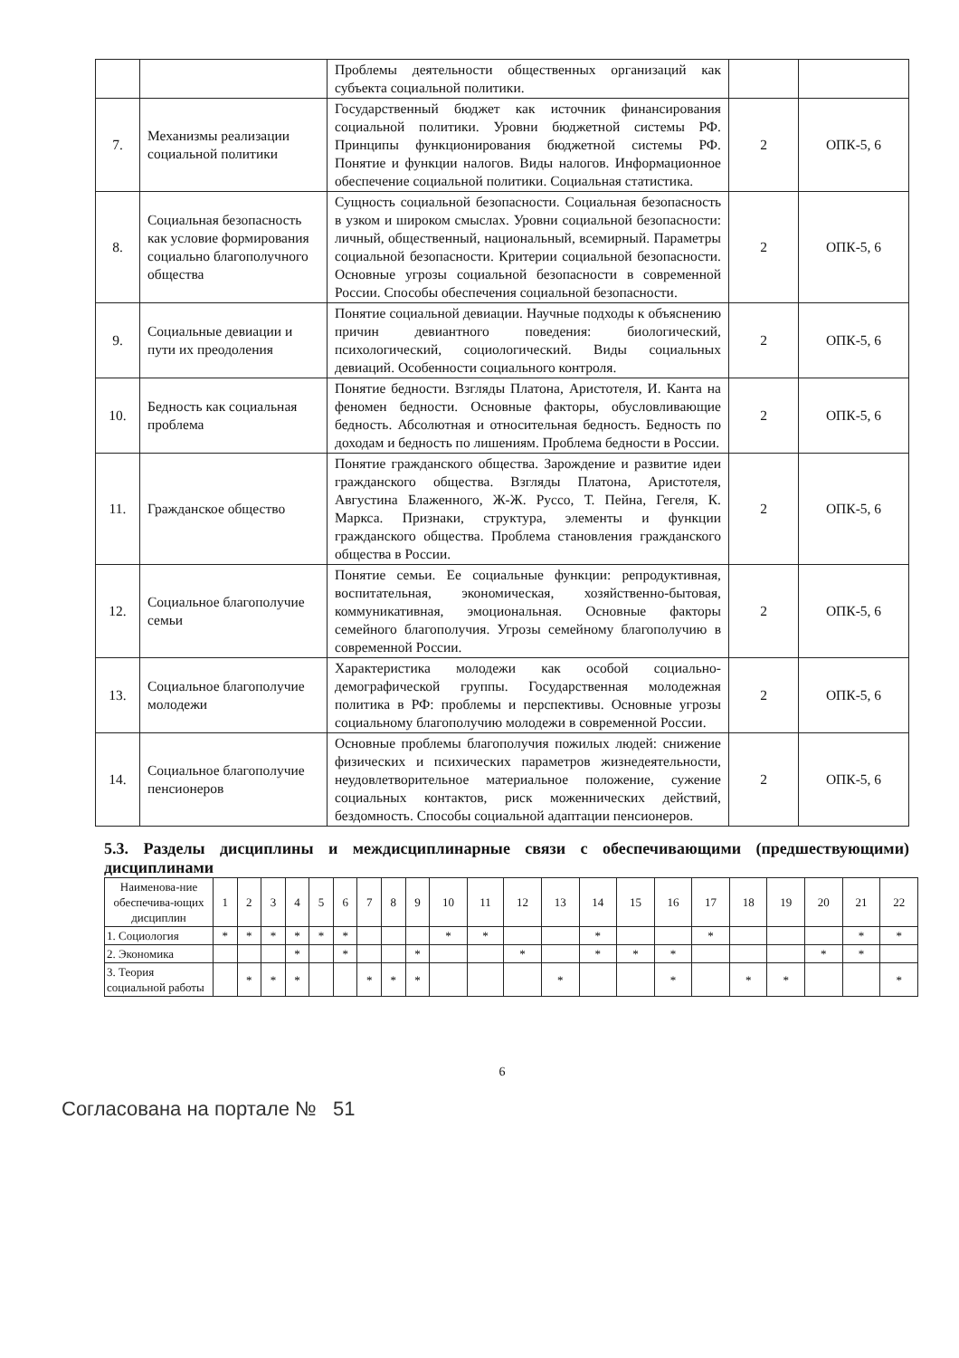| | | Проблемы деятельности общественных организаций как субъекта социальной политики. | | |
| 7. | Механизмы реализации социальной политики | Государственный бюджет как источник финансирования социальной политики. Уровни бюджетной системы РФ. Принципы функционирования бюджетной системы РФ. Понятие и функции налогов. Виды налогов. Информационное обеспечение социальной политики. Социальная статистика. | 2 | ОПК-5, 6 |
| 8. | Социальная безопасность как условие формирования социально благополучного общества | Сущность социальной безопасности. Социальная безопасность в узком и широком смыслах. Уровни социальной безопасности: личный, общественный, национальный, всемирный. Параметры социальной безопасности. Критерии социальной безопасности. Основные угрозы социальной безопасности в современной России. Способы обеспечения социальной безопасности. | 2 | ОПК-5, 6 |
| 9. | Социальные девиации и пути их преодоления | Понятие социальной девиации. Научные подходы к объяснению причин девиантного поведения: биологический, психологический, социологический. Виды социальных девиаций. Особенности социального контроля. | 2 | ОПК-5, 6 |
| 10. | Бедность как социальная проблема | Понятие бедности. Взгляды Платона, Аристотеля, И. Канта на феномен бедности. Основные факторы, обусловливающие бедность. Абсолютная и относительная бедность. Бедность по доходам и бедность по лишениям. Проблема бедности в России. | 2 | ОПК-5, 6 |
| 11. | Гражданское общество | Понятие гражданского общества. Зарождение и развитие идеи гражданского общества. Взгляды Платона, Аристотеля, Августина Блаженного, Ж-Ж. Руссо, Т. Пейна, Гегеля, К. Маркса. Признаки, структура, элементы и функции гражданского общества. Проблема становления гражданского общества в России. | 2 | ОПК-5, 6 |
| 12. | Социальное благополучие семьи | Понятие семьи. Ее социальные функции: репродуктивная, воспитательная, экономическая, хозяйственно-бытовая, коммуникативная, эмоциональная. Основные факторы семейного благополучия. Угрозы семейному благополучию в современной России. | 2 | ОПК-5, 6 |
| 13. | Социальное благополучие молодежи | Характеристика молодежи как особой социально-демографической группы. Государственная молодежная политика в РФ: проблемы и перспективы. Основные угрозы социальному благополучию молодежи в современной России. | 2 | ОПК-5, 6 |
| 14. | Социальное благополучие пенсионеров | Основные проблемы благополучия пожилых людей: снижение физических и психических параметров жизнедеятельности, неудовлетворительное материальное положение, сужение социальных контактов, риск моженнических действий, бездомность. Способы социальной адаптации пенсионеров. | 2 | ОПК-5, 6 |
5.3. Разделы дисциплины и междисциплинарные связи с обеспечивающими (предшествующими) дисциплинами
| Наименова-ние обеспечива-ющих дисциплин | 1 | 2 | 3 | 4 | 5 | 6 | 7 | 8 | 9 | 10 | 11 | 12 | 13 | 14 | 15 | 16 | 17 | 18 | 19 | 20 | 21 | 22 |
| --- | --- | --- | --- | --- | --- | --- | --- | --- | --- | --- | --- | --- | --- | --- | --- | --- | --- | --- | --- | --- | --- | --- |
| 1. Социология | * | * | * | * | * | * | | | | * | * | | | * | | | * | | | | * | * |
| 2. Экономика | | | | * | | * | | | * | | | * | | * | * | * | | | | * | * | |
| 3. Теория социальной работы | | * | * | * | | | * | * | * | | | | * | | | * | | * | * | | | * |
6
Согласована на портале № 51